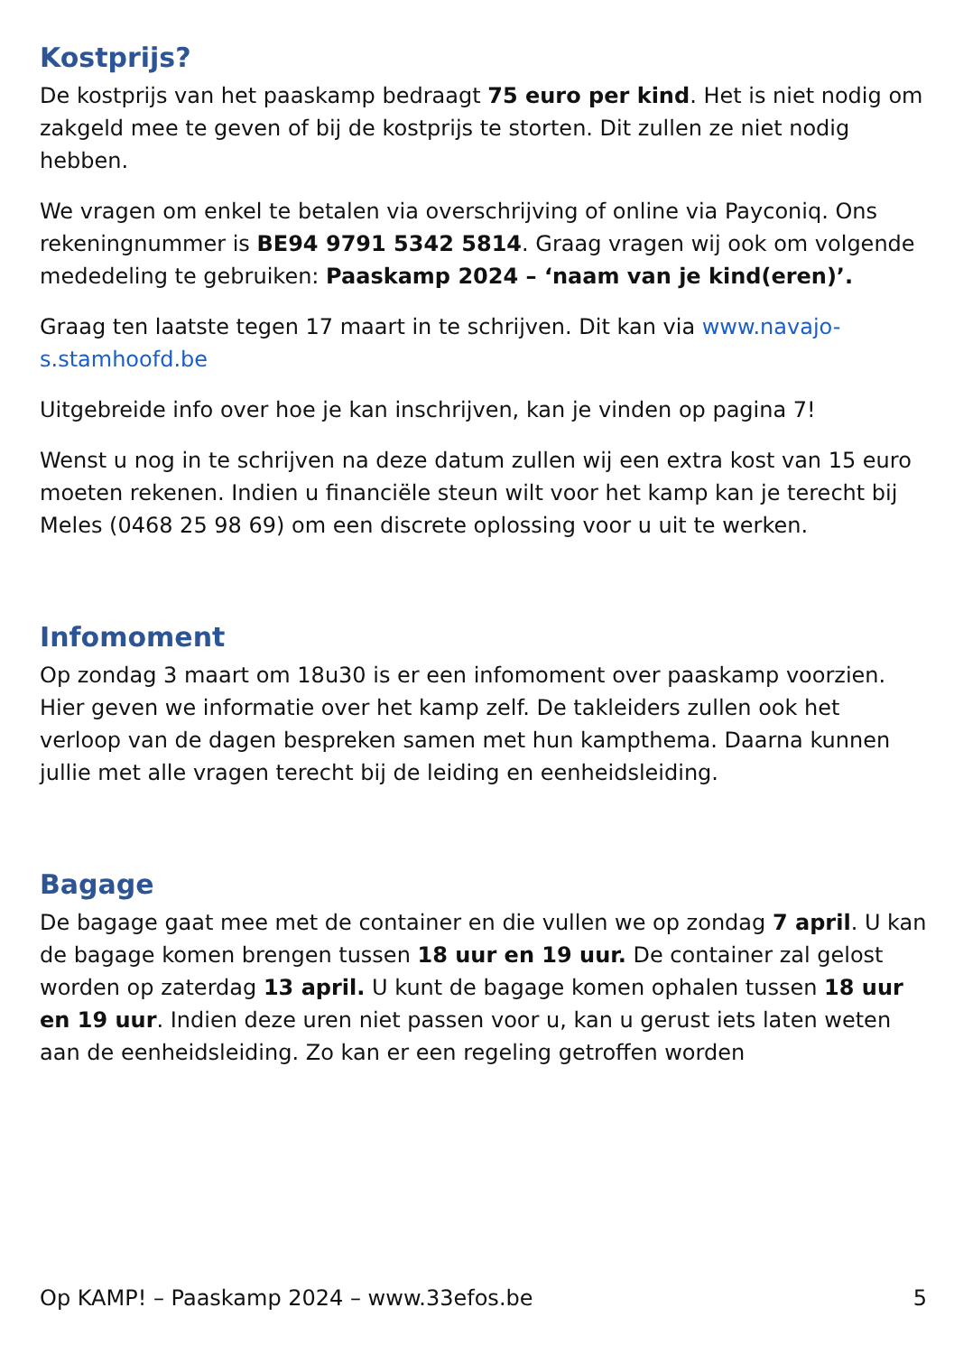Kostprijs?
De kostprijs van het paaskamp bedraagt 75 euro per kind. Het is niet nodig om zakgeld mee te geven of bij de kostprijs te storten. Dit zullen ze niet nodig hebben.
We vragen om enkel te betalen via overschrijving of online via Payconiq. Ons rekeningnummer is BE94 9791 5342 5814. Graag vragen wij ook om volgende mededeling te gebruiken: Paaskamp 2024 – ‘naam van je kind(eren)’.
Graag ten laatste tegen 17 maart in te schrijven. Dit kan via www.navajo-s.stamhoofd.be
Uitgebreide info over hoe je kan inschrijven, kan je vinden op pagina 7!
Wenst u nog in te schrijven na deze datum zullen wij een extra kost van 15 euro moeten rekenen. Indien u financiële steun wilt voor het kamp kan je terecht bij Meles (0468 25 98 69) om een discrete oplossing voor u uit te werken.
Infomoment
Op zondag 3 maart om 18u30 is er een infomoment over paaskamp voorzien. Hier geven we informatie over het kamp zelf. De takleiders zullen ook het verloop van de dagen bespreken samen met hun kampthema. Daarna kunnen jullie met alle vragen terecht bij de leiding en eenheidsleiding.
Bagage
De bagage gaat mee met de container en die vullen we op zondag 7 april. U kan de bagage komen brengen tussen 18 uur en 19 uur. De container zal gelost worden op zaterdag 13 april. U kunt de bagage komen ophalen tussen 18 uur en 19 uur. Indien deze uren niet passen voor u, kan u gerust iets laten weten aan de eenheidsleiding. Zo kan er een regeling getroffen worden
Op KAMP! – Paaskamp 2024 – www.33efos.be 5